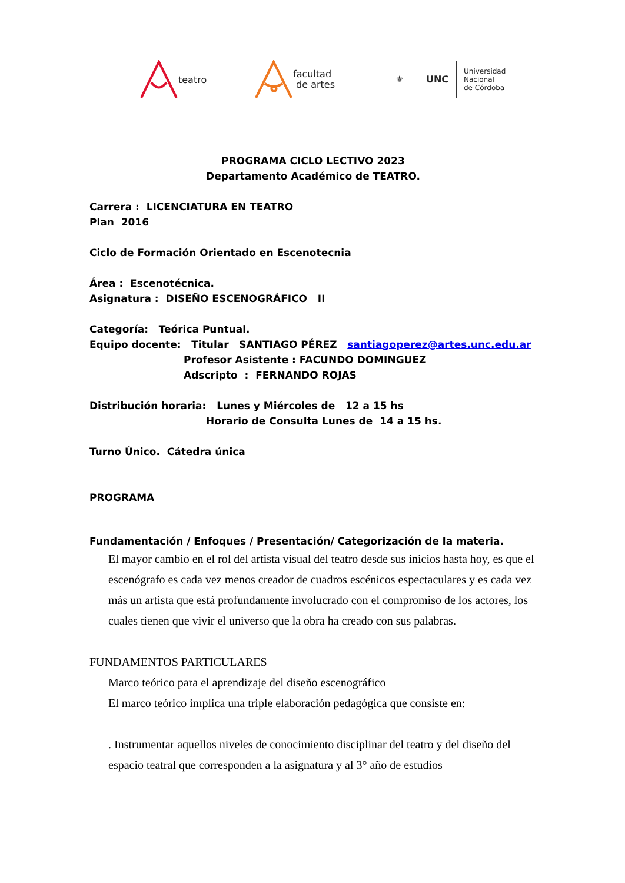teatro
facultad
de artes
⚜ UNC
Universidad
Nacional
de Córdoba
PROGRAMA CICLO LECTIVO 2023
Departamento Académico de TEATRO.
Carrera : LICENCIATURA EN TEATRO
Plan 2016
Ciclo de Formación Orientado en Escenotecnia
Área : Escenotécnica.
Asignatura : DISEÑO ESCENOGRÁFICO II
Categoría: Teórica Puntual.
Equipo docente: Titular SANTIAGO PÉREZ santiagoperez@artes.unc.edu.ar
Profesor Asistente : FACUNDO DOMINGUEZ
Adscripto : FERNANDO ROJAS
Distribución horaria: Lunes y Miércoles de 12 a 15 hs
Horario de Consulta Lunes de 14 a 15 hs.
Turno Único. Cátedra única
PROGRAMA
Fundamentación / Enfoques / Presentación/ Categorización de la materia.
El mayor cambio en el rol del artista visual del teatro desde sus inicios hasta hoy, es que el escenógrafo es cada vez menos creador de cuadros escénicos espectaculares y es cada vez más un artista que está profundamente involucrado con el compromiso de los actores, los cuales tienen que vivir el universo que la obra ha creado con sus palabras.
FUNDAMENTOS PARTICULARES
Marco teórico para el aprendizaje del diseño escenográfico
El marco teórico implica una triple elaboración pedagógica que consiste en:
. Instrumentar aquellos niveles de conocimiento disciplinar del teatro y del diseño del espacio teatral que corresponden a la asignatura y al 3° año de estudios